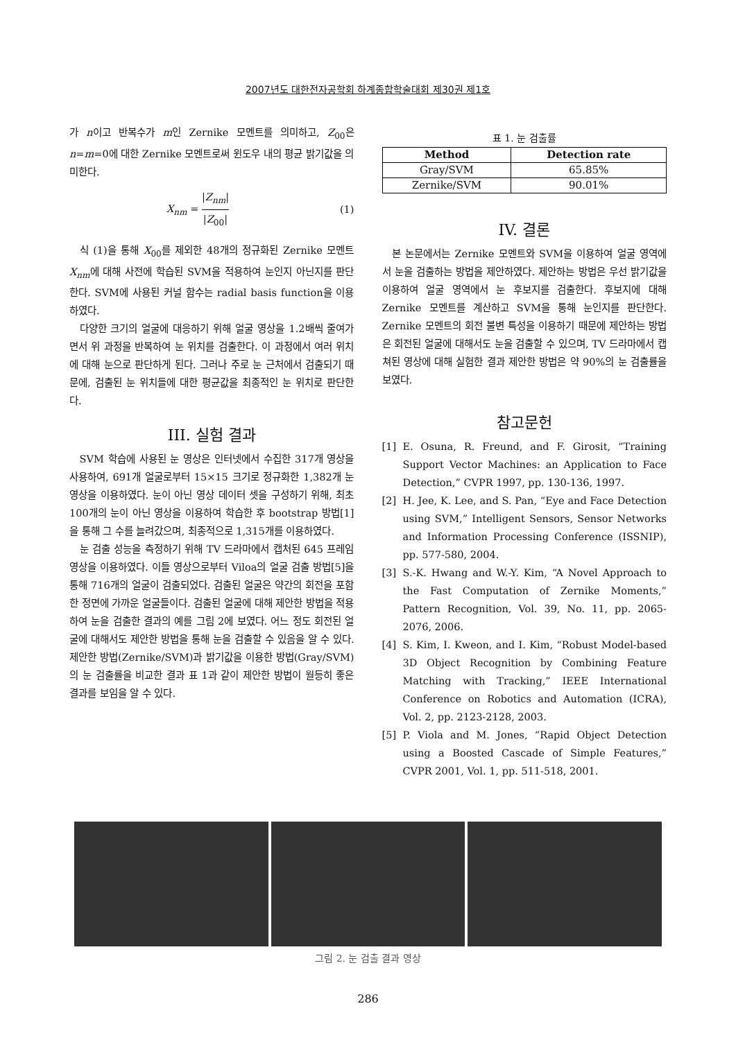2007년도 대한전자공학회 하계종합학술대회 제30권 제1호
가 n이고 반복수가 m인 Zernike 모멘트를 의미하고, Z<sub>00</sub>은 n=m=0에 대한 Zernike 모멘트로써 윈도우 내의 평균 밝기값을 의미한다.
X<sub>nm</sub> = |Z<sub>nm</sub>| |Z<sub>00</sub>| (1)
식 (1)을 통해 X<sub>00</sub>를 제외한 48개의 정규화된 Zernike 모멘트 X<sub>nm</sub>에 대해 사전에 학습된 SVM을 적용하여 눈인지 아닌지를 판단한다. SVM에 사용된 커널 함수는 radial basis function을 이용하였다.
다양한 크기의 얼굴에 대응하기 위해 얼굴 영상을 1.2배씩 줄여가면서 위 과정을 반복하여 눈 위치를 검출한다. 이 과정에서 여러 위치에 대해 눈으로 판단하게 된다. 그러나 주로 눈 근처에서 검출되기 때문에, 검출된 눈 위치들에 대한 평균값을 최종적인 눈 위치로 판단한다.
III. 실험 결과
SVM 학습에 사용된 눈 영상은 인터넷에서 수집한 317개 영상을 사용하여, 691개 얼굴로부터 15×15 크기로 정규화한 1,382개 눈 영상을 이용하였다. 눈이 아닌 영상 데이터 셋을 구성하기 위해, 최초 100개의 눈이 아닌 영상을 이용하여 학습한 후 bootstrap 방법[1]을 통해 그 수를 늘려갔으며, 최종적으로 1,315개를 이용하였다.
눈 검출 성능을 측정하기 위해 TV 드라마에서 캡처된 645 프레임 영상을 이용하였다. 이들 영상으로부터 Viloa의 얼굴 검출 방법[5]을 통해 716개의 얼굴이 검출되었다. 검출된 얼굴은 약간의 회전을 포함한 정면에 가까운 얼굴들이다. 검출된 얼굴에 대해 제안한 방법을 적용하여 눈을 검출한 결과의 예를 그림 2에 보였다. 어느 정도 회전된 얼굴에 대해서도 제안한 방법을 통해 눈을 검출할 수 있음을 알 수 있다. 제안한 방법(Zernike/SVM)과 밝기값을 이용한 방법(Gray/SVM)의 눈 검출률을 비교한 결과 표 1과 같이 제안한 방법이 월등히 좋은 결과를 보임을 알 수 있다.
표 1. 눈 검출률
| Method | Detection rate |
| --- | --- |
| Gray/SVM | 65.85% |
| Zernike/SVM | 90.01% |
IV. 결론
본 논문에서는 Zernike 모멘트와 SVM을 이용하여 얼굴 영역에서 눈을 검출하는 방법을 제안하였다. 제안하는 방법은 우선 밝기값을 이용하여 얼굴 영역에서 눈 후보지를 검출한다. 후보지에 대해 Zernike 모멘트를 계산하고 SVM을 통해 눈인지를 판단한다. Zernike 모멘트의 회전 불변 특성을 이용하기 때문에 제안하는 방법은 회전된 얼굴에 대해서도 눈을 검출할 수 있으며, TV 드라마에서 캡쳐된 영상에 대해 실험한 결과 제안한 방법은 약 90%의 눈 검출률을 보였다.
참고문헌
[1] E. Osuna, R. Freund, and F. Girosit, “Training Support Vector Machines: an Application to Face Detection,” CVPR 1997, pp. 130-136, 1997.
[2] H. Jee, K. Lee, and S. Pan, “Eye and Face Detection using SVM,” Intelligent Sensors, Sensor Networks and Information Processing Conference (ISSNIP), pp. 577-580, 2004.
[3] S.-K. Hwang and W.-Y. Kim, “A Novel Approach to the Fast Computation of Zernike Moments,” Pattern Recognition, Vol. 39, No. 11, pp. 2065-2076, 2006.
[4] S. Kim, I. Kweon, and I. Kim, “Robust Model-based 3D Object Recognition by Combining Feature Matching with Tracking,” IEEE International Conference on Robotics and Automation (ICRA), Vol. 2, pp. 2123-2128, 2003.
[5] P. Viola and M. Jones, “Rapid Object Detection using a Boosted Cascade of Simple Features,” CVPR 2001, Vol. 1, pp. 511-518, 2001.
그림 2. 눈 검출 결과 영상
286